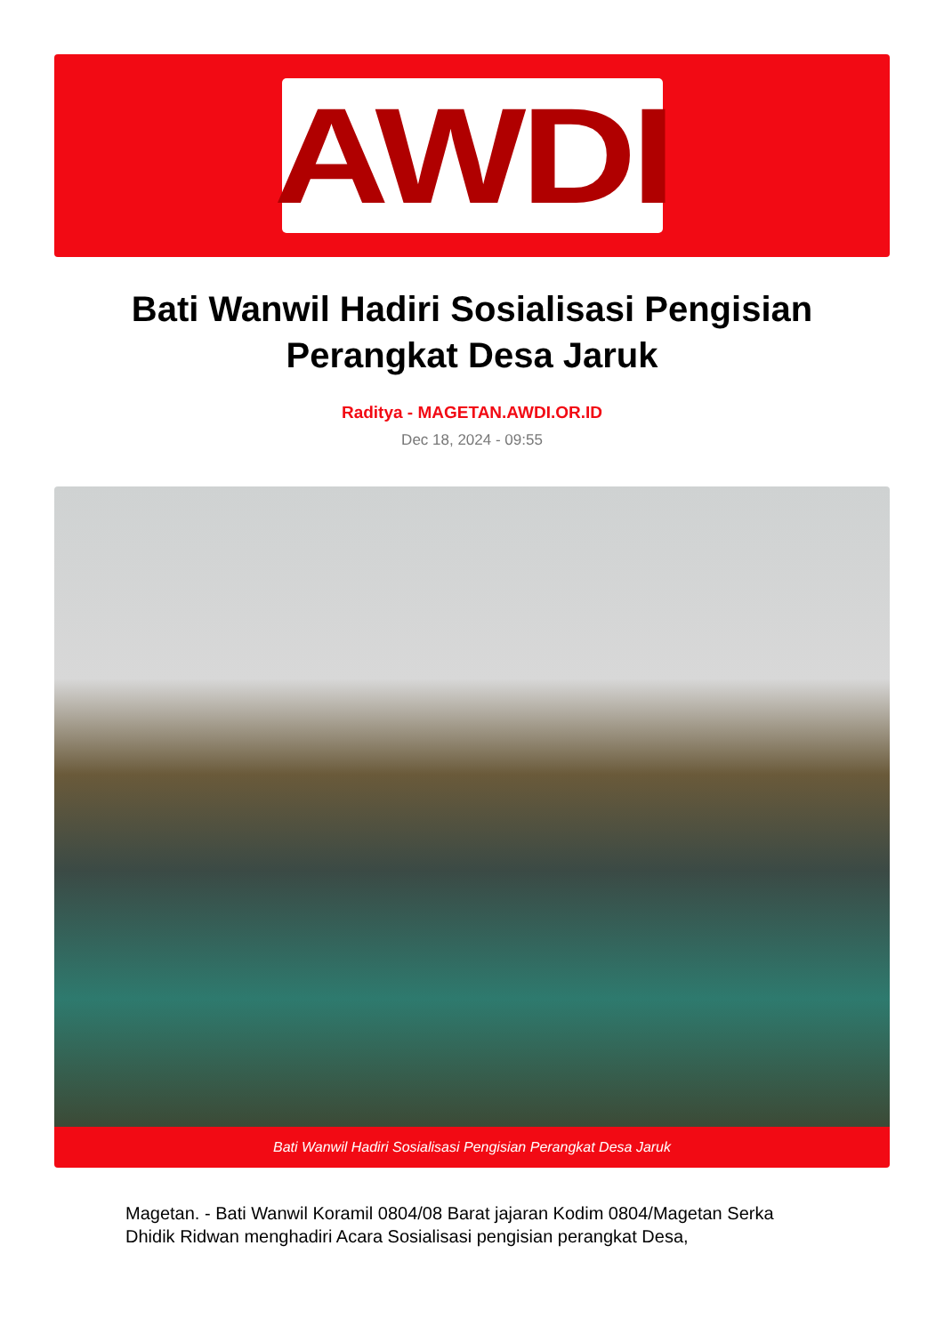AWDI
Bati Wanwil Hadiri Sosialisasi Pengisian Perangkat Desa Jaruk
Raditya - MAGETAN.AWDI.OR.ID
Dec 18, 2024 - 09:55
Bati Wanwil Hadiri Sosialisasi Pengisian Perangkat Desa Jaruk
Magetan. - Bati Wanwil Koramil 0804/08 Barat jajaran Kodim 0804/Magetan Serka Dhidik Ridwan menghadiri Acara Sosialisasi pengisian perangkat Desa,